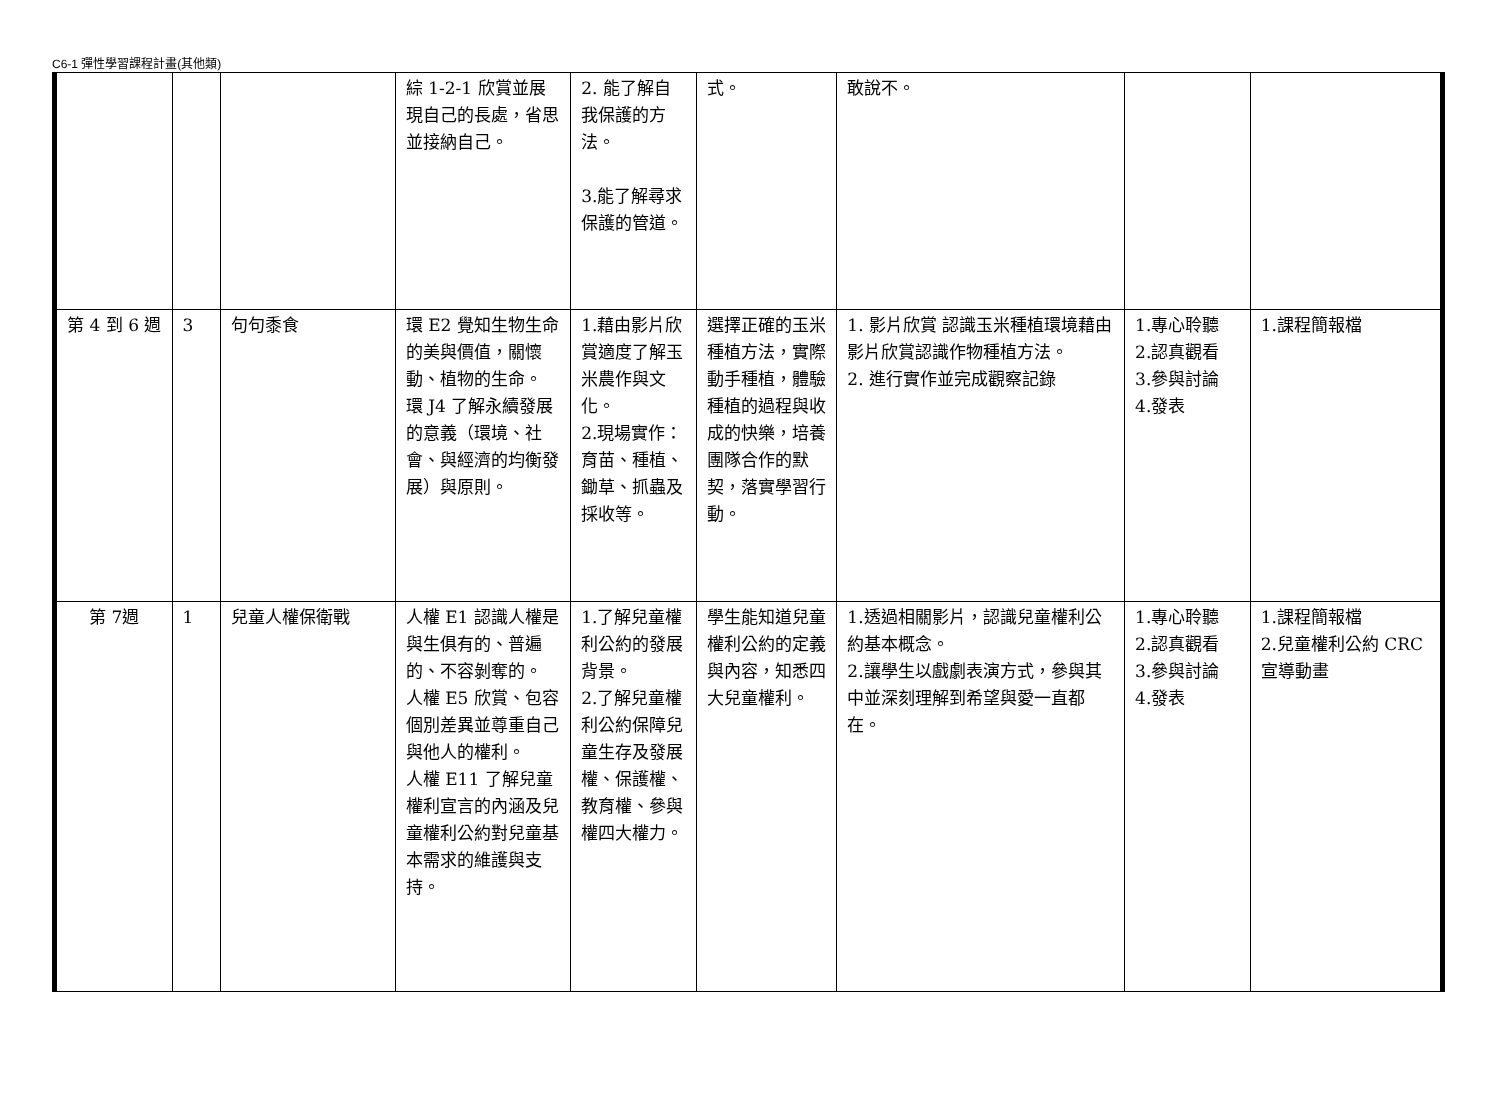C6-1 彈性學習課程計畫(其他類)
| | | | 綜 1-2-1 欣賞並展現自己的長處，省思並接納自己。 | 2. 能了解自我保護的方法。 3.能了解尋求保護的管道。 | 式。 | 敢說不。 | | |
| 第 4 到 6 週 | 3 | 句句黍食 | 環 E2 覺知生物生命的美與價值，關懷動、植物的生命。 環 J4 了解永續發展的意義（環境、社會、與經濟的均衡發展）與原則。 | 1.藉由影片欣賞適度了解玉米農作與文化。 2.現場實作：育苗、種植、鋤草、抓蟲及採收等。 | 選擇正確的玉米種植方法，實際動手種植，體驗種植的過程與收成的快樂，培養團隊合作的默契，落實學習行動。 | 1. 影片欣賞 認識玉米種植環境藉由影片欣賞認識作物種植方法。 2. 進行實作並完成觀察記錄 | 1.專心聆聽 2.認真觀看 3.參與討論 4.發表 | 1.課程簡報檔 |
| 第 7週 | 1 | 兒童人權保衛戰 | 人權 E1 認識人權是與生俱有的、普遍的、不容剝奪的。 人權 E5 欣賞、包容個別差異並尊重自己與他人的權利。 人權 E11 了解兒童權利宣言的內涵及兒童權利公約對兒童基本需求的維護與支持。 | 1.了解兒童權利公約的發展背景。 2.了解兒童權利公約保障兒童生存及發展權、保護權、教育權、參與權四大權力。 | 學生能知道兒童權利公約的定義與內容，知悉四大兒童權利。 | 1.透過相關影片，認識兒童權利公約基本概念。 2.讓學生以戲劇表演方式，參與其中並深刻理解到希望與愛一直都在。 | 1.專心聆聽 2.認真觀看 3.參與討論 4.發表 | 1.課程簡報檔 2.兒童權利公約 CRC 宣導動畫 |